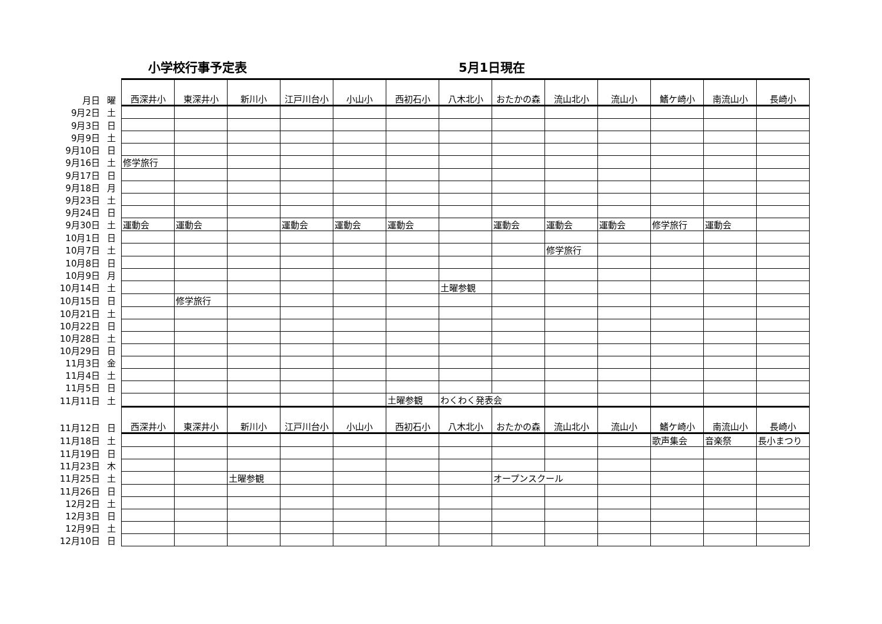小学校行事予定表 5月1日現在
| 月日 | 曜 | 西深井小 | 東深井小 | 新川小 | 江戸川台小 | 小山小 | 西初石小 | 八木北小 | おたかの森 | 流山北小 | 流山小 | 鰭ケ崎小 | 南流山小 | 長崎小 |
| 9月2日 | 土 | | | | | | | | | | | | | |
| 9月3日 | 日 | | | | | | | | | | | | | |
| 9月9日 | 土 | | | | | | | | | | | | | |
| 9月10日 | 日 | | | | | | | | | | | | | |
| 9月16日 | 土 | 修学旅行 | | | | | | | | | | | | |
| 9月17日 | 日 | | | | | | | | | | | | | |
| 9月18日 | 月 | | | | | | | | | | | | | |
| 9月23日 | 土 | | | | | | | | | | | | | |
| 9月24日 | 日 | | | | | | | | | | | | | |
| 9月30日 | 土 | 運動会 | 運動会 | | 運動会 | 運動会 | 運動会 | | 運動会 | 運動会 | 運動会 | 修学旅行 | 運動会 | |
| 10月1日 | 日 | | | | | | | | | | | | | |
| 10月7日 | 土 | | | | | | | | | 修学旅行 | | | | |
| 10月8日 | 日 | | | | | | | | | | | | | |
| 10月9日 | 月 | | | | | | | | | | | | | |
| 10月14日 | 土 | | | | | | | 土曜参観 | | | | | | |
| 10月15日 | 日 | | 修学旅行 | | | | | | | | | | | |
| 10月21日 | 土 | | | | | | | | | | | | | |
| 10月22日 | 日 | | | | | | | | | | | | | |
| 10月28日 | 土 | | | | | | | | | | | | | |
| 10月29日 | 日 | | | | | | | | | | | | | |
| 11月3日 | 金 | | | | | | | | | | | | | |
| 11月4日 | 土 | | | | | | | | | | | | | |
| 11月5日 | 日 | | | | | | | | | | | | | |
| 11月11日 | 土 | | | | | | 土曜参観 | わくわく発表会 | | | | | | |
| 11月12日 | 日 | 西深井小 | 東深井小 | 新川小 | 江戸川台小 | 小山小 | 西初石小 | 八木北小 | おたかの森 | 流山北小 | 流山小 | 鰭ケ崎小 | 南流山小 | 長崎小 |
| 11月18日 | 土 | | | | | | | | | | | 歌声集会 | 音楽祭 | 長小まつり |
| 11月19日 | 日 | | | | | | | | | | | | | |
| 11月23日 | 木 | | | | | | | | | | | | | |
| 11月25日 | 土 | | | 土曜参観 | | | | | オープンスクール | | | | | |
| 11月26日 | 日 | | | | | | | | | | | | | |
| 12月2日 | 土 | | | | | | | | | | | | | |
| 12月3日 | 日 | | | | | | | | | | | | | |
| 12月9日 | 土 | | | | | | | | | | | | | |
| 12月10日 | 日 | | | | | | | | | | | | | |